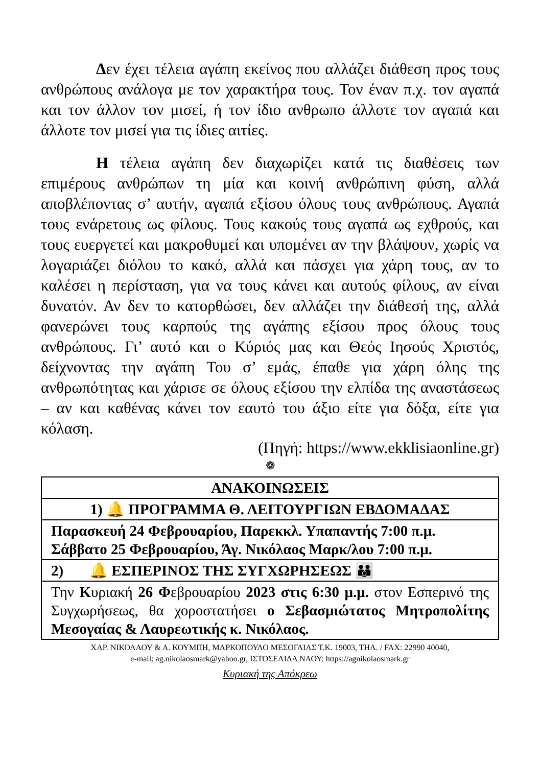Δεν έχει τέλεια αγάπη εκείνος που αλλάζει διάθεση προς τους ανθρώπους ανάλογα με τον χαρακτήρα τους. Τον έναν π.χ. τον αγαπά και τον άλλον τον μισεί, ή τον ίδιο ανθρωπο άλλοτε τον αγαπά και άλλοτε τον μισεί για τις ίδιες αιτίες.
Η τέλεια αγάπη δεν διαχωρίζει κατά τις διαθέσεις των επιμέρους ανθρώπων τη μία και κοινή ανθρώπινη φύση, αλλά αποβλέποντας σ’ αυτήν, αγαπά εξίσου όλους τους ανθρώπους. Αγαπά τους ενάρετους ως φίλους. Τους κακούς τους αγαπά ως εχθρούς, και τους ευεργετεί και μακροθυμεί και υπομένει αν την βλάψουν, χωρίς να λογαριάζει διόλου το κακό, αλλά και πάσχει για χάρη τους, αν το καλέσει η περίσταση, για να τους κάνει και αυτούς φίλους, αν είναι δυνατόν. Αν δεν το κατορθώσει, δεν αλλάζει την διάθεσή της, αλλά φανερώνει τους καρπούς της αγάπης εξίσου προς όλους τους ανθρώπους. Γι’ αυτό και ο Κύριός μας και Θεός Ιησούς Χριστός, δείχνοντας την αγάπη Του σ’ εμάς, έπαθε για χάρη όλης της ανθρωπότητας και χάρισε σε όλους εξίσου την ελπίδα της αναστάσεως – αν και καθένας κάνει τον εαυτό του άξιο είτε για δόξα, είτε για κόλαση.
(Πηγή: https://www.ekklisiaonline.gr)
❁
| ΑΝΑΚΟΙΝΩΣΕΙΣ |
| 1) 🔔 ΠΡΟΓΡΑΜΜΑ Θ. ΛΕΙΤΟΥΡΓΙΩΝ ΕΒΔΟΜΑΔΑΣ |
| Παρασκευή 24 Φεβρουαρίου, Παρεκκλ. Υπαπαντής 7:00 π.μ. Σάββατο 25 Φεβρουαρίου, Άγ. Νικόλαος Μαρκ/λου 7:00 π.μ. |
| 2) 🔔 ΕΣΠΕΡΙΝΟΣ ΤΗΣ ΣΥΓΧΩΡΗΣΕΩΣ 👪 |
| Την Κ υριακή 26 Φ εβρουαρίου 2023 στις 6:30 μ.μ. στον Εσπερινό της Συγχωρήσεως, θα χοροστατήσει ο Σεβασμιώτατος Μητροπολίτης Μεσογαίας & Λαυρεωτικής κ. Νικόλαος. |
ΧΑΡ. ΝΙΚΟΛΑΟΥ & Α. ΚΟΥΜΠΗ, ΜΑΡΚΟΠΟΥΛΟ ΜΕΣΟΓΑΙΑΣ Τ.Κ. 19003, ΤΗΛ. / FAX: 22990 40040,
e-mail: ag.nikolaosmark@yahoo.gr, ΙΣΤΟΣΕΛΙΔΑ ΝΑΟΥ: https://agnikolaosmark.gr
Κυριακή της Απόκρεω